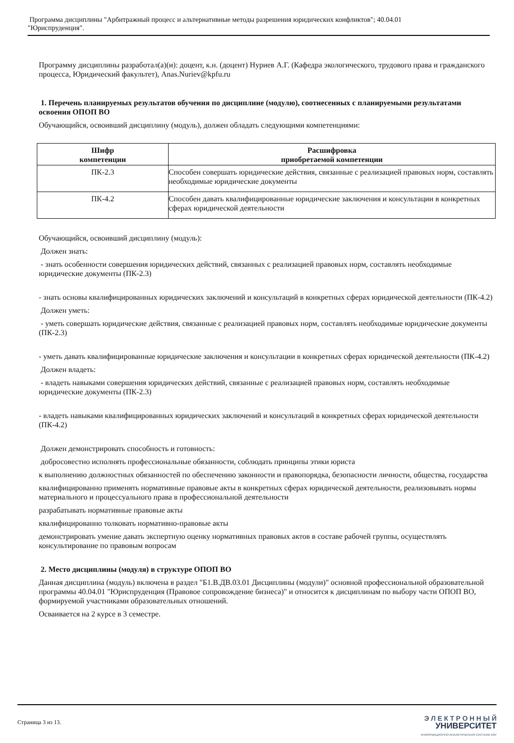Программа дисциплины "Арбитражный процесс и альтернативные методы разрешения юридических конфликтов"; 40.04.01
"Юриспруденция".
Программу дисциплины разработал(а)(и): доцент, к.н. (доцент) Нуриев А.Г. (Кафедра экологического, трудового права и гражданского процесса, Юридический факультет), Anas.Nuriev@kpfu.ru
1. Перечень планируемых результатов обучения по дисциплине (модулю), соотнесенных с планируемыми результатами освоения ОПОП ВО
Обучающийся, освоивший дисциплину (модуль), должен обладать следующими компетенциями:
| Шифр компетенции | Расшифровка приобретаемой компетенции |
| --- | --- |
| ПК-2.3 | Способен совершать юридические действия, связанные с реализацией правовых норм, составлять необходимые юридические документы |
| ПК-4.2 | Способен давать квалифицированные юридические заключения и консультации в конкретных сферах юридической деятельности |
Обучающийся, освоивший дисциплину (модуль):
Должен знать:
- знать особенности совершения юридических действий, связанных с реализацией правовых норм, составлять необходимые юридические документы (ПК-2.3)
- знать основы квалифицированных юридических заключений и консультаций в конкретных сферах юридической деятельности (ПК-4.2)
Должен уметь:
- уметь совершать юридические действия, связанные с реализацией правовых норм, составлять необходимые юридические документы (ПК-2.3)
- уметь давать квалифицированные юридические заключения и консультации в конкретных сферах юридической деятельности (ПК-4.2)
Должен владеть:
- владеть навыками совершения юридических действий, связанные с реализацией правовых норм, составлять необходимые юридические документы (ПК-2.3)
- владеть навыками квалифицированных юридических заключений и консультаций в конкретных сферах юридической деятельности (ПК-4.2)
Должен демонстрировать способность и готовность:
добросовестно исполнять профессиональные обязанности, соблюдать принципы этики юриста
к выполнению должностных обязанностей по обеспечению законности и правопорядка, безопасности личности, общества, государства
квалифицированно применять нормативные правовые акты в конкретных сферах юридической деятельности, реализовывать нормы материального и процессуального права в профессиональной деятельности
разрабатывать нормативные правовые акты
квалифицированно толковать нормативно-правовые акты
демонстрировать умение давать экспертную оценку нормативных правовых актов в составе рабочей группы, осуществлять консультирование по правовым вопросам
2. Место дисциплины (модуля) в структуре ОПОП ВО
Данная дисциплина (модуль) включена в раздел "Б1.В.ДВ.03.01 Дисциплины (модули)" основной профессиональной образовательной программы 40.04.01 "Юриспруденция (Правовое сопровождение бизнеса)" и относится к дисциплинам по выбору части ОПОП ВО, формируемой участниками образовательных отношений.
Осваивается на 2 курсе в 3 семестре.
Страница 3 из 13.
Э Л Е К Т Р О Н Н Ы Й
УНИВЕРСИТЕТ
ИНФОРМАЦИОННО-АНАЛИТИЧЕСКАЯ СИСТЕМА КФУ